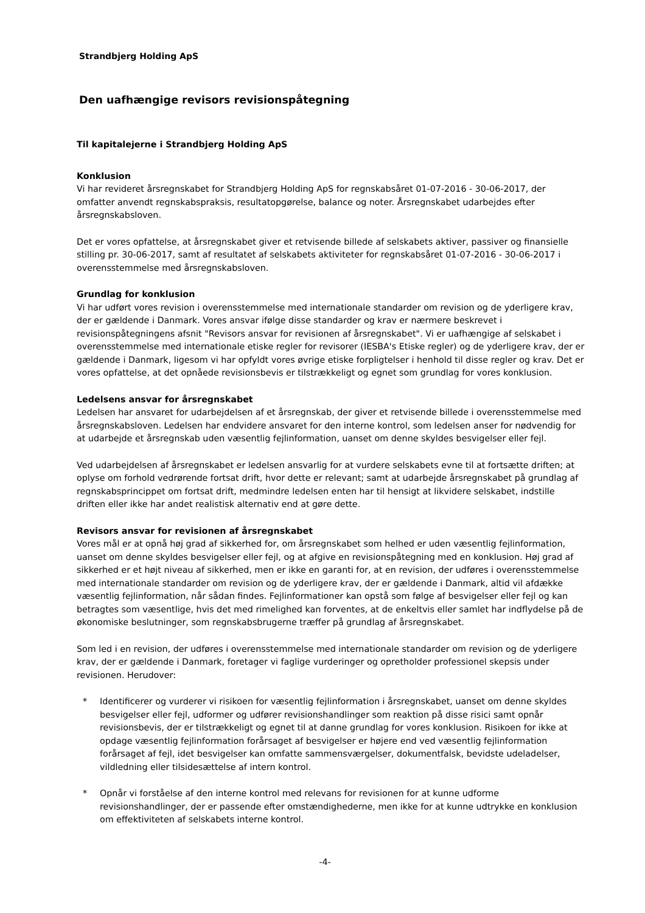Strandbjerg Holding ApS
Den uafhængige revisors revisionspåtegning
Til kapitalejerne i Strandbjerg Holding ApS
Konklusion
Vi har revideret årsregnskabet for Strandbjerg Holding ApS for regnskabsåret 01-07-2016 - 30-06-2017, der omfatter anvendt regnskabspraksis, resultatopgørelse, balance og noter. Årsregnskabet udarbejdes efter årsregnskabsloven.
Det er vores opfattelse, at årsregnskabet giver et retvisende billede af selskabets aktiver, passiver og finansielle stilling pr. 30-06-2017, samt af resultatet af selskabets aktiviteter for regnskabsåret 01-07-2016 - 30-06-2017 i overensstemmelse med årsregnskabsloven.
Grundlag for konklusion
Vi har udført vores revision i overensstemmelse med internationale standarder om revision og de yderligere krav, der er gældende i Danmark. Vores ansvar ifølge disse standarder og krav er nærmere beskrevet i revisionspåtegningens afsnit "Revisors ansvar for revisionen af årsregnskabet". Vi er uafhængige af selskabet i overensstemmelse med internationale etiske regler for revisorer (IESBA's Etiske regler) og de yderligere krav, der er gældende i Danmark, ligesom vi har opfyldt vores øvrige etiske forpligtelser i henhold til disse regler og krav. Det er vores opfattelse, at det opnåede revisionsbevis er tilstrækkeligt og egnet som grundlag for vores konklusion.
Ledelsens ansvar for årsregnskabet
Ledelsen har ansvaret for udarbejdelsen af et årsregnskab, der giver et retvisende billede i overensstemmelse med årsregnskabsloven. Ledelsen har endvidere ansvaret for den interne kontrol, som ledelsen anser for nødvendig for at udarbejde et årsregnskab uden væsentlig fejlinformation, uanset om denne skyldes besvigelser eller fejl.
Ved udarbejdelsen af årsregnskabet er ledelsen ansvarlig for at vurdere selskabets evne til at fortsætte driften; at oplyse om forhold vedrørende fortsat drift, hvor dette er relevant; samt at udarbejde årsregnskabet på grundlag af regnskabsprincippet om fortsat drift, medmindre ledelsen enten har til hensigt at likvidere selskabet, indstille driften eller ikke har andet realistisk alternativ end at gøre dette.
Revisors ansvar for revisionen af årsregnskabet
Vores mål er at opnå høj grad af sikkerhed for, om årsregnskabet som helhed er uden væsentlig fejlinformation, uanset om denne skyldes besvigelser eller fejl, og at afgive en revisionspåtegning med en konklusion. Høj grad af sikkerhed er et højt niveau af sikkerhed, men er ikke en garanti for, at en revision, der udføres i overensstemmelse med internationale standarder om revision og de yderligere krav, der er gældende i Danmark, altid vil afdække væsentlig fejlinformation, når sådan findes. Fejlinformationer kan opstå som følge af besvigelser eller fejl og kan betragtes som væsentlige, hvis det med rimelighed kan forventes, at de enkeltvis eller samlet har indflydelse på de økonomiske beslutninger, som regnskabsbrugerne træffer på grundlag af årsregnskabet.
Som led i en revision, der udføres i overensstemmelse med internationale standarder om revision og de yderligere krav, der er gældende i Danmark, foretager vi faglige vurderinger og opretholder professionel skepsis under revisionen. Herudover:
* Identificerer og vurderer vi risikoen for væsentlig fejlinformation i årsregnskabet, uanset om denne skyldes besvigelser eller fejl, udformer og udfører revisionshandlinger som reaktion på disse risici samt opnår revisionsbevis, der er tilstrækkeligt og egnet til at danne grundlag for vores konklusion. Risikoen for ikke at opdage væsentlig fejlinformation forårsaget af besvigelser er højere end ved væsentlig fejlinformation forårsaget af fejl, idet besvigelser kan omfatte sammensværgelser, dokumentfalsk, bevidste udeladelser, vildledning eller tilsidesættelse af intern kontrol.
* Opnår vi forståelse af den interne kontrol med relevans for revisionen for at kunne udforme revisionshandlinger, der er passende efter omstændighederne, men ikke for at kunne udtrykke en konklusion om effektiviteten af selskabets interne kontrol.
-4-